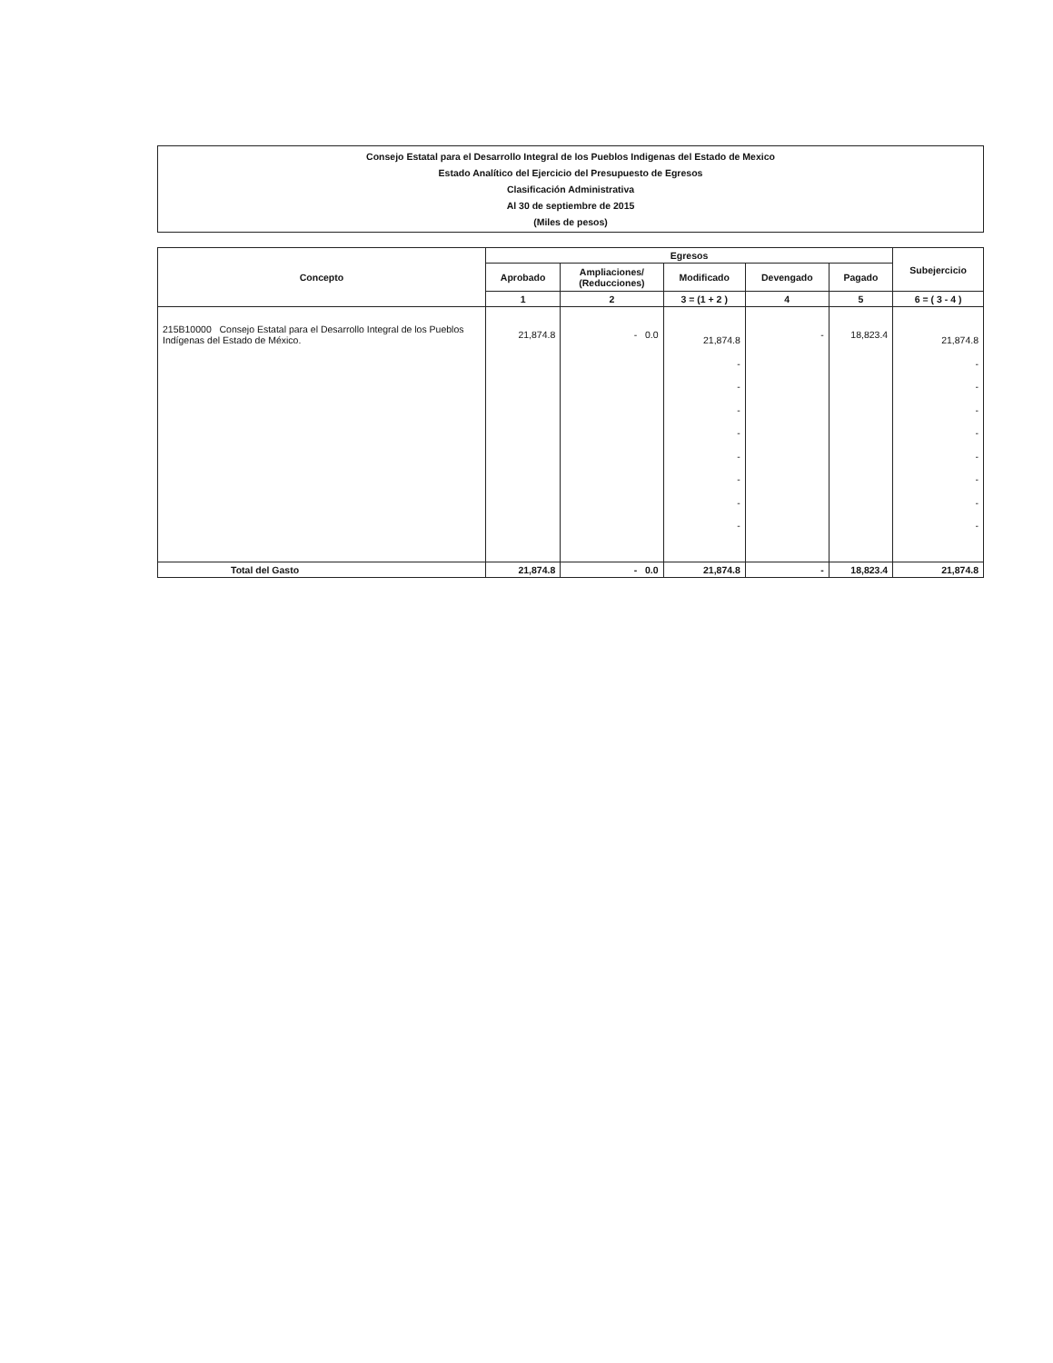Consejo Estatal para el Desarrollo Integral de los Pueblos Indigenas del Estado de Mexico
Estado Analítico del Ejercicio del Presupuesto de Egresos
Clasificación Administrativa
Al 30 de septiembre de 2015
(Miles de pesos)
| Concepto | Egresos | | | | | Subejercicio |
| --- | --- | --- | --- | --- | --- | --- |
| | Aprobado | Ampliaciones/ (Reducciones) | Modificado | Devengado | Pagado | |
| | 1 | 2 | 3 = (1 + 2 ) | 4 | 5 | 6 = ( 3 - 4 ) |
| 215B10000 Consejo Estatal para el Desarrollo Integral de los Pueblos Indígenas del Estado de México. | 21,874.8 | - 0.0 | 21,874.8 - - - - - - - - | - | 18,823.4 | 21,874.8 - - - - - - - - |
| Total del Gasto | 21,874.8 | - 0.0 | 21,874.8 | - | 18,823.4 | 21,874.8 |